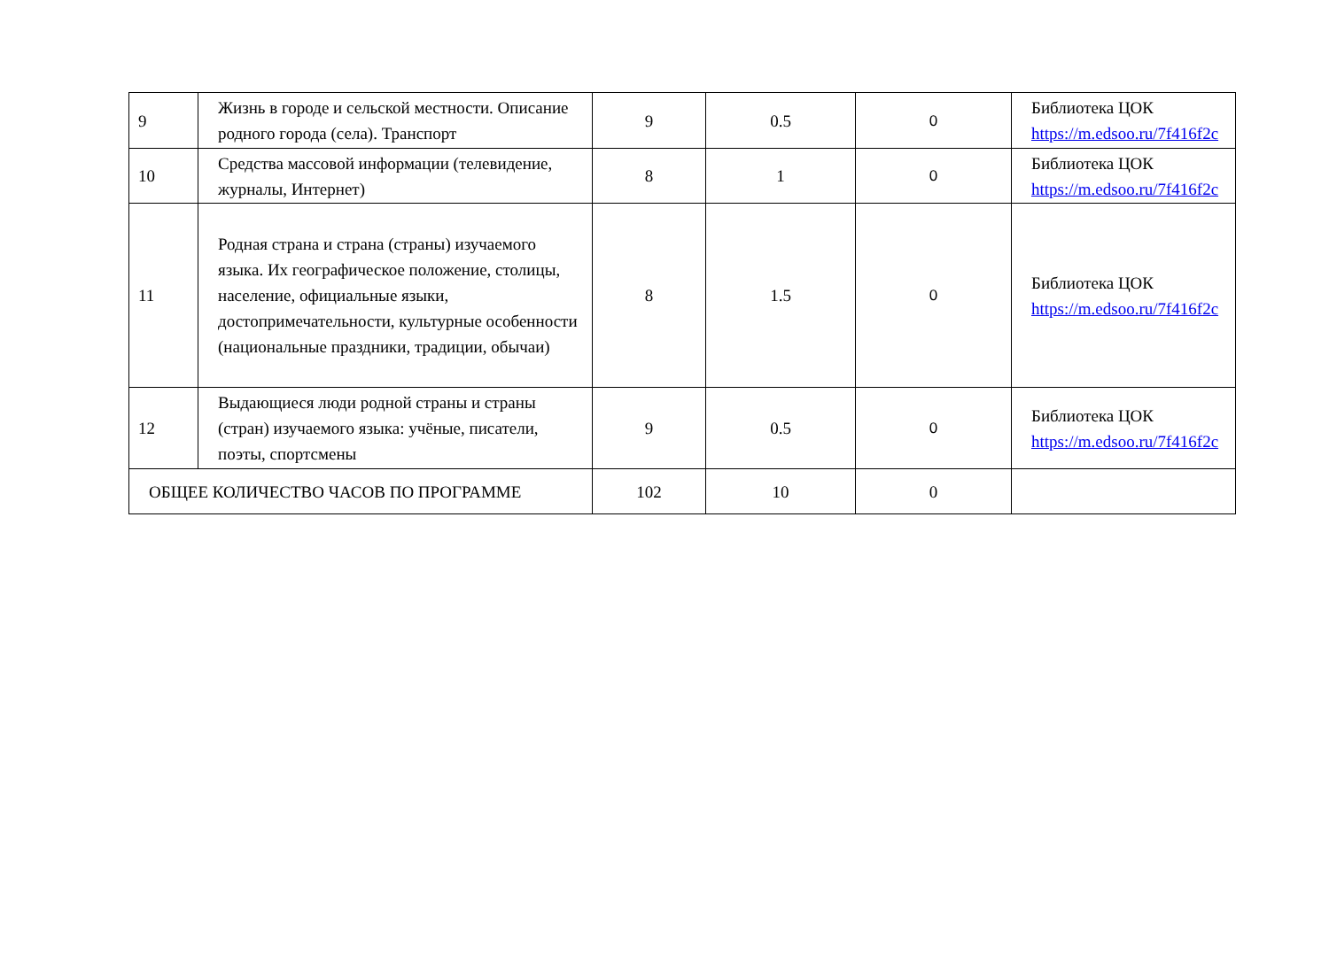| 9 | Жизнь в городе и сельской местности. Описание родного города (села). Транспорт | 9 | 0.5 | 0 | Библиотека ЦОК https://m.edsoo.ru/7f416f2c |
| 10 | Средства массовой информации (телевидение, журналы, Интернет) | 8 | 1 | 0 | Библиотека ЦОК https://m.edsoo.ru/7f416f2c |
| 11 | Родная страна и страна (страны) изучаемого языка. Их географическое положение, столицы, население, официальные языки, достопримечательности, культурные особенности (национальные праздники, традиции, обычаи) | 8 | 1.5 | 0 | Библиотека ЦОК https://m.edsoo.ru/7f416f2c |
| 12 | Выдающиеся люди родной страны и страны (стран) изучаемого языка: учёные, писатели, поэты, спортсмены | 9 | 0.5 | 0 | Библиотека ЦОК https://m.edsoo.ru/7f416f2c |
| ОБЩЕЕ КОЛИЧЕСТВО ЧАСОВ ПО ПРОГРАММЕ | | 102 | 10 | 0 | |